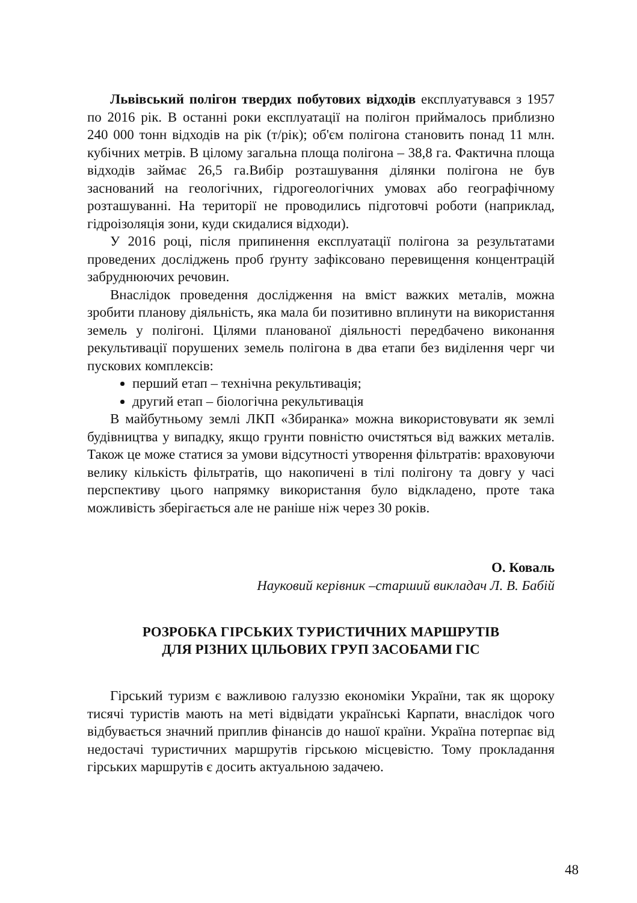Львівський полігон твердих побутових відходів експлуатувався з 1957 по 2016 рік. В останні роки експлуатації на полігон приймалось приблизно 240 000 тонн відходів на рік (т/рік); об'єм полігона становить понад 11 млн. кубічних метрів. В цілому загальна площа полігона – 38,8 га. Фактична площа відходів займає 26,5 га.Вибір розташування ділянки полігона не був заснований на геологічних, гідрогеологічних умовах або географічному розташуванні. На території не проводились підготовчі роботи (наприклад, гідроізоляція зони, куди скидалися відходи).
У 2016 році, після припинення експлуатації полігона за резуль­татами проведених досліджень проб ґрунту зафіксовано перевищення концентрацій забруднюючих речовин.
Внаслідок проведення дослідження на вміст важких металів, можна зробити планову діяльність, яка мала би позитивно вплинути на використання земель у полігоні. Цілями планованої діяльності перед­бачено виконання рекультивації порушених земель полігона в два етапи без виділення черг чи пускових комплексів:
перший етап – технічна рекультивація;
другий етап – біологічна рекультивація
В майбутньому землі ЛКП «Збиранка» можна використовувати як землі будівництва у випадку, якщо грунти повністю очистяться від важких металів. Також це може статися за умови відсутності утворення фільтратів: враховуючи велику кількість фільтратів, що накопичені в тілі полігону та довгу у часі перспективу цього напрямку використання було відкладено, проте така можливість зберігається але не раніше ніж через 30 років.
О. Коваль
Науковий керівник –старший викладач Л. В. Бабій
РОЗРОБКА ГІРСЬКИХ ТУРИСТИЧНИХ МАРШРУТІВ
ДЛЯ РІЗНИХ ЦІЛЬОВИХ ГРУП ЗАСОБАМИ ГІС
Гірський туризм є важливою галуззю економіки України, так як щороку тисячі туристів мають на меті відвідати українські Карпати, внаслідок чого відбувається значний приплив фінансів до нашої країни. Україна потерпає від недостачі туристичних маршрутів гірсь­кою місцевістю. Тому прокладання гірських маршрутів є досить актуальною задачею.
48